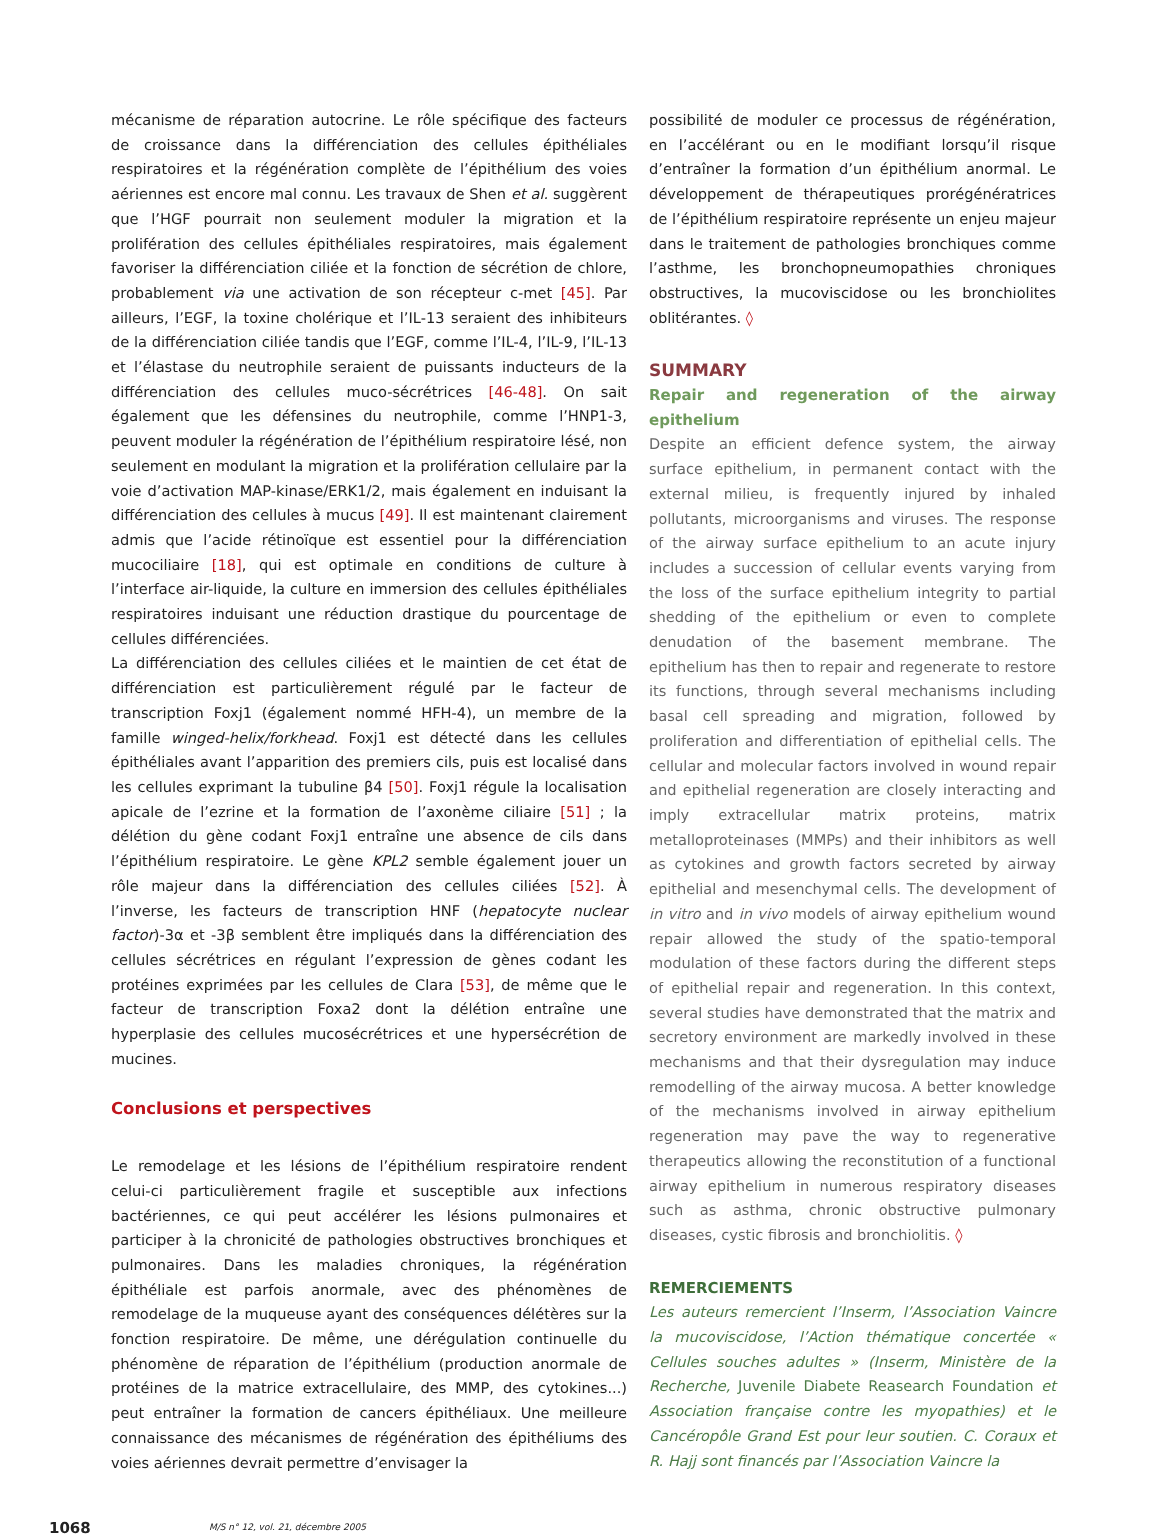mécanisme de réparation autocrine. Le rôle spécifique des facteurs de croissance dans la différenciation des cellules épithéliales respiratoires et la régénération complète de l’épithélium des voies aériennes est encore mal connu. Les travaux de Shen et al. suggèrent que l’HGF pourrait non seulement moduler la migration et la prolifération des cellules épithéliales respiratoires, mais également favoriser la différenciation ciliée et la fonction de sécrétion de chlore, probablement via une activation de son récepteur c-met [45]. Par ailleurs, l’EGF, la toxine cholérique et l’IL-13 seraient des inhibiteurs de la différenciation ciliée tandis que l’EGF, comme l’IL-4, l’IL-9, l’IL-13 et l’élastase du neutrophile seraient de puissants inducteurs de la différenciation des cellules muco-sécrétrices [46-48]. On sait également que les défensines du neutrophile, comme l’HNP1-3, peuvent moduler la régénération de l’épithélium respiratoire lésé, non seulement en modulant la migration et la prolifération cellulaire par la voie d’activation MAP-kinase/ERK1/2, mais également en induisant la différenciation des cellules à mucus [49]. Il est maintenant clairement admis que l’acide rétinoïque est essentiel pour la différenciation mucociliaire [18], qui est optimale en conditions de culture à l’interface air-liquide, la culture en immersion des cellules épithéliales respiratoires induisant une réduction drastique du pourcentage de cellules différenciées.
La différenciation des cellules ciliées et le maintien de cet état de différenciation est particulièrement régulé par le facteur de transcription Foxj1 (également nommé HFH-4), un membre de la famille winged-helix/forkhead. Foxj1 est détecté dans les cellules épithéliales avant l’apparition des premiers cils, puis est localisé dans les cellules exprimant la tubuline β4 [50]. Foxj1 régule la localisation apicale de l’ezrine et la formation de l’axonème ciliaire [51] ; la délétion du gène codant Foxj1 entraîne une absence de cils dans l’épithélium respiratoire. Le gène KPL2 semble également jouer un rôle majeur dans la différenciation des cellules ciliées [52]. À l’inverse, les facteurs de transcription HNF (hepatocyte nuclear factor)-3α et -3β semblent être impliqués dans la différenciation des cellules sécrétrices en régulant l’expression de gènes codant les protéines exprimées par les cellules de Clara [53], de même que le facteur de transcription Foxa2 dont la délétion entraîne une hyperplasie des cellules mucosécrétrices et une hypersécrétion de mucines.
Conclusions et perspectives
Le remodelage et les lésions de l’épithélium respiratoire rendent celui-ci particulièrement fragile et susceptible aux infections bactériennes, ce qui peut accélérer les lésions pulmonaires et participer à la chronicité de pathologies obstructives bronchiques et pulmonaires. Dans les maladies chroniques, la régénération épithéliale est parfois anormale, avec des phénomènes de remodelage de la muqueuse ayant des conséquences délétères sur la fonction respiratoire. De même, une dérégulation continuelle du phénomène de réparation de l’épithélium (production anormale de protéines de la matrice extracellulaire, des MMP, des cytokines...) peut entraîner la formation de cancers épithéliaux. Une meilleure connaissance des mécanismes de régénération des épithéliums des voies aériennes devrait permettre d’envisager la
possibilité de moduler ce processus de régénération, en l’accélérant ou en le modifiant lorsqu’il risque d’entraîner la formation d’un épithélium anormal. Le développement de thérapeutiques prorégénératrices de l’épithélium respiratoire représente un enjeu majeur dans le traitement de pathologies bronchiques comme l’asthme, les bronchopneumopathies chroniques obstructives, la mucoviscidose ou les bronchiolites oblitérantes. ◊
SUMMARY
Repair and regeneration of the airway epithelium
Despite an efficient defence system, the airway surface epithelium, in permanent contact with the external milieu, is frequently injured by inhaled pollutants, microorganisms and viruses. The response of the airway surface epithelium to an acute injury includes a succession of cellular events varying from the loss of the surface epithelium integrity to partial shedding of the epithelium or even to complete denudation of the basement membrane. The epithelium has then to repair and regenerate to restore its functions, through several mechanisms including basal cell spreading and migration, followed by proliferation and differentiation of epithelial cells. The cellular and molecular factors involved in wound repair and epithelial regeneration are closely interacting and imply extracellular matrix proteins, matrix metalloproteinases (MMPs) and their inhibitors as well as cytokines and growth factors secreted by airway epithelial and mesenchymal cells. The development of in vitro and in vivo models of airway epithelium wound repair allowed the study of the spatio-temporal modulation of these factors during the different steps of epithelial repair and regeneration. In this context, several studies have demonstrated that the matrix and secretory environment are markedly involved in these mechanisms and that their dysregulation may induce remodelling of the airway mucosa. A better knowledge of the mechanisms involved in airway epithelium regeneration may pave the way to regenerative therapeutics allowing the reconstitution of a functional airway epithelium in numerous respiratory diseases such as asthma, chronic obstructive pulmonary diseases, cystic fibrosis and bronchiolitis. ◊
REMERCIEMENTS
Les auteurs remercient l’Inserm, l’Association Vaincre la mucoviscidose, l’Action thématique concertée « Cellules souches adultes » (Inserm, Ministère de la Recherche, Juvenile Diabete Reasearch Foundation et Association française contre les myopathies) et le Cancéropôle Grand Est pour leur soutien. C. Coraux et R. Hajj sont financés par l’Association Vaincre la
1068 M/S n° 12, vol. 21, décembre 2005